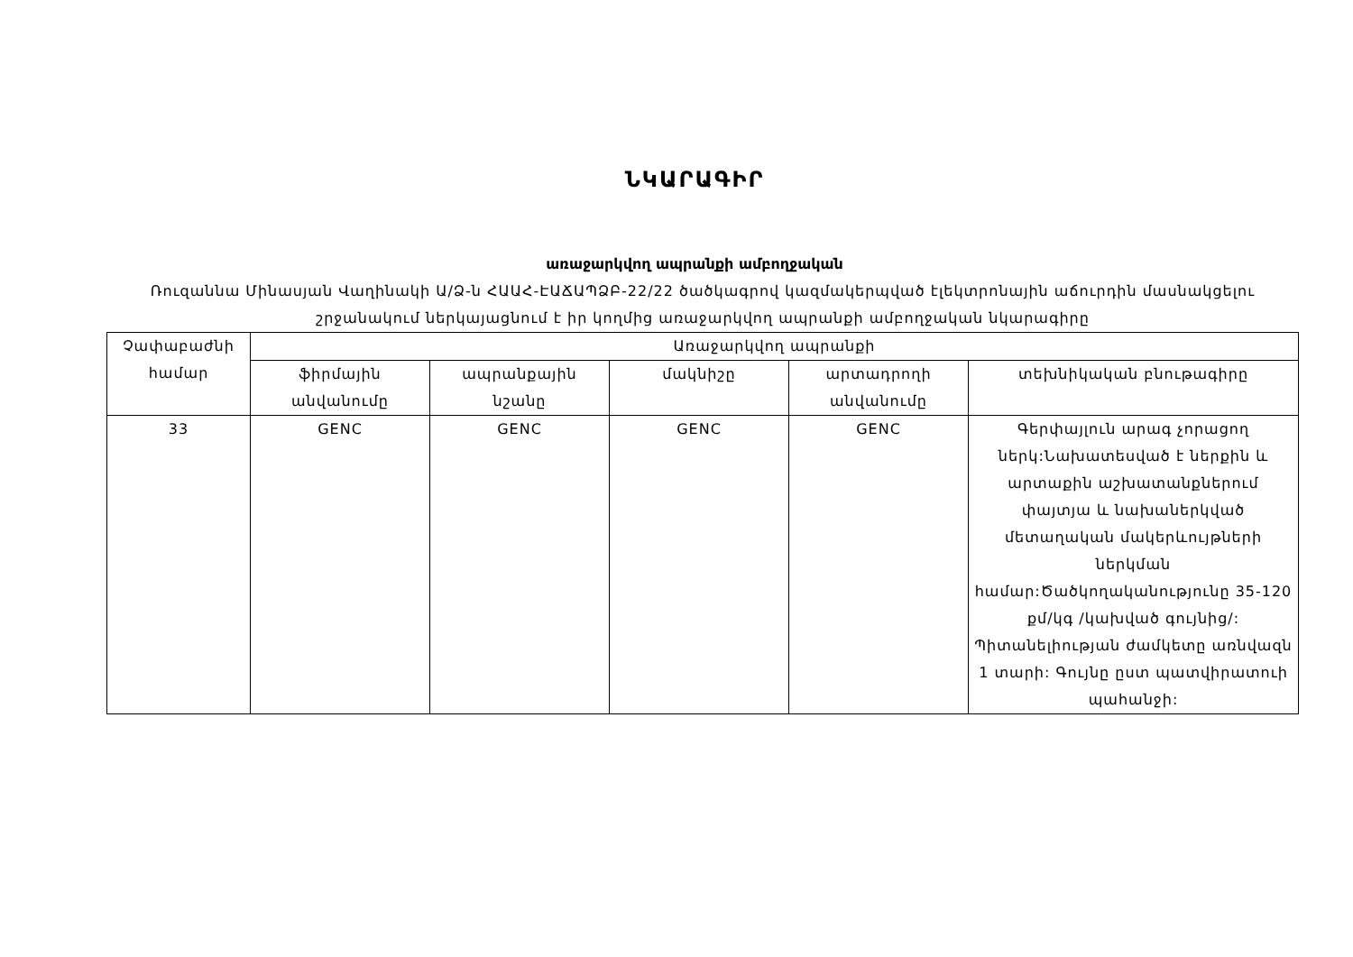ՆԿԱՐԱԳԻՐ
առաջարկվող ապրանքի ամբողջական
Ռուզաննա Մինասյան Վաղինակի Ա/Ձ-ն ՀԱԱՀ-ԷԱՃԱՊՁԲ-22/22 ծածկագրով կազմակերպված էլեկտրոնային աճուրդին մասնակցելու շրջանակում ներկայացնում է իր կողմից առաջարկվող ապրանքի ամբողջական նկարագիրը
| Չափաբաժնի համար | Առաջարկվող ապրանքի | | | | |
| --- | --- | --- | --- | --- | --- |
| | ֆիրմային անվանումը | ապրանքային նշանը | մակնիշը | արտադրողի անվանումը | տեխնիկական բնութագիրը |
| 33 | GENC | GENC | GENC | GENC | Գերփայլուն արագ չորացող ներկ:Նախատեսված է ներքին և արտաքին աշխատանքներում փայտյա և նախաներկված մետաղական մակերևույթների ներկման համար:Ծածկողականությունը 35-120 քմ/կգ /կախված գույնից/: Պիտանելիության ժամկետը առնվազն 1 տարի: Գույնը ըստ պատվիրատուի պահանջի: |